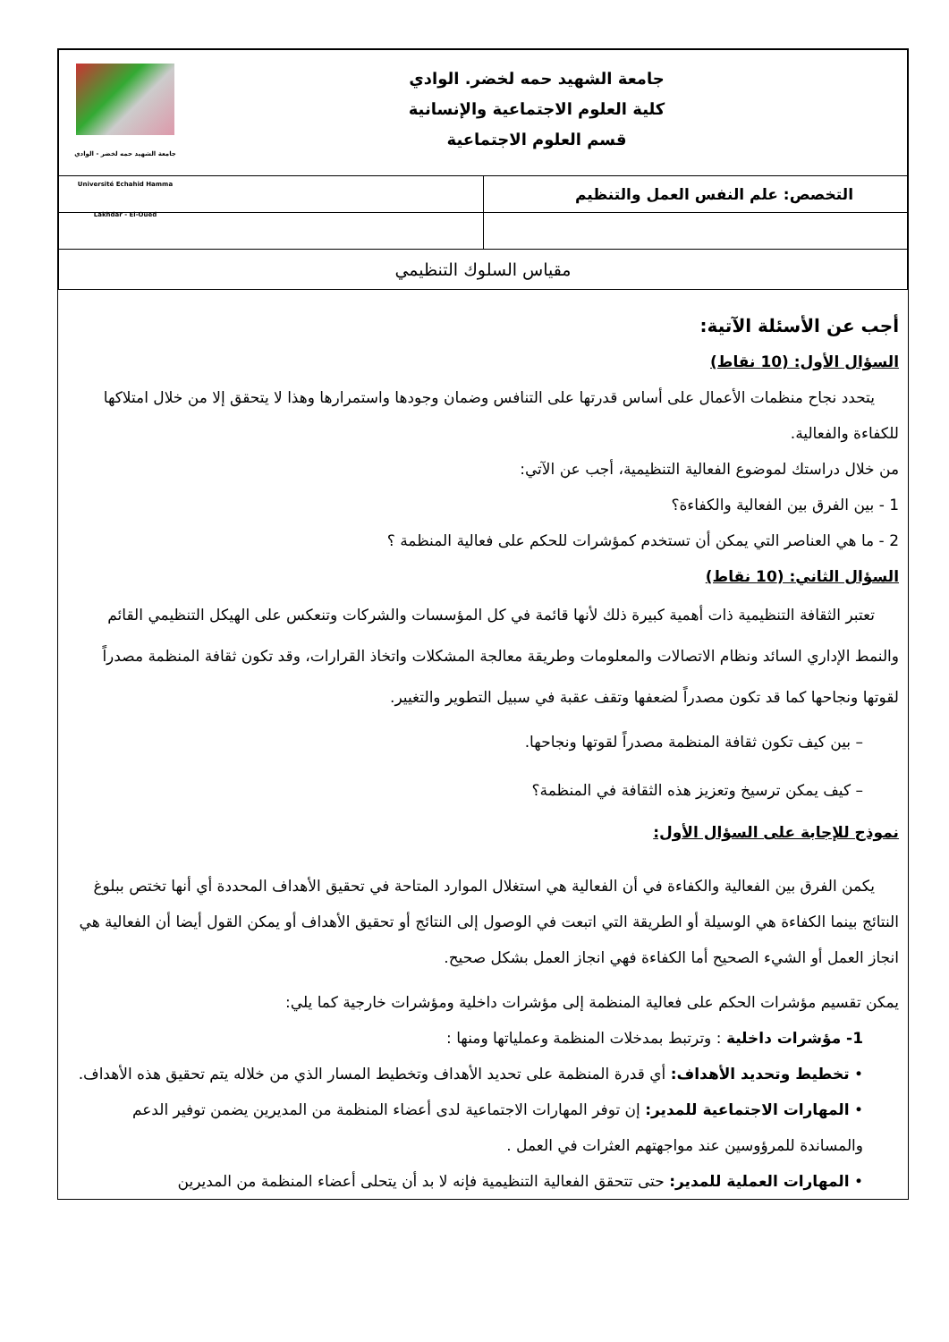| جامعة الشهيد حمه لخضر - الوادي Université Echahid Hamma Lakhdar - El-Oued جامعة الشهيد حمه لخضر. الوادي كلية العلوم الاجتماعية والإنسانية قسم العلوم الاجتماعية | |
| التخصص: علم النفس العمل والتنظيم | |
| مقياس السلوك التنظيمي | |
أجب عن الأسئلة الآتية:
السؤال الأول: (10 نقاط)
يتحدد نجاح منظمات الأعمال على أساس قدرتها على التنافس وضمان وجودها واستمرارها وهذا لا يتحقق إلا من خلال امتلاكها للكفاءة والفعالية.
من خلال دراستك لموضوع الفعالية التنظيمية، أجب عن الآتي:
1 - بين الفرق بين الفعالية والكفاءة؟
2 - ما هي العناصر التي يمكن أن تستخدم كمؤشرات للحكم على فعالية المنظمة ؟
السؤال الثاني: (10 نقاط)
تعتبر الثقافة التنظيمية ذات أهمية كبيرة ذلك لأنها قائمة في كل المؤسسات والشركات وتنعكس على الهيكل التنظيمي القائم والنمط الإداري السائد ونظام الاتصالات والمعلومات وطريقة معالجة المشكلات واتخاذ القرارات، وقد تكون ثقافة المنظمة مصدراً لقوتها ونجاحها كما قد تكون مصدراً لضعفها وتقف عقبة في سبيل التطوير والتغيير.
– بين كيف تكون ثقافة المنظمة مصدراً لقوتها ونجاحها.
– كيف يمكن ترسيخ وتعزيز هذه الثقافة في المنظمة؟
نموذج للإجابة على السؤال الأول:
يكمن الفرق بين الفعالية والكفاءة في أن الفعالية هي استغلال الموارد المتاحة في تحقيق الأهداف المحددة أي أنها تختص ببلوغ النتائج بينما الكفاءة هي الوسيلة أو الطريقة التي اتبعت في الوصول إلى النتائج أو تحقيق الأهداف أو يمكن القول أيضا أن الفعالية هي انجاز العمل أو الشيء الصحيح أما الكفاءة فهي انجاز العمل بشكل صحيح.
يمكن تقسيم مؤشرات الحكم على فعالية المنظمة إلى مؤشرات داخلية ومؤشرات خارجية كما يلي:
1- مؤشرات داخلية : وترتبط بمدخلات المنظمة وعملياتها ومنها :
• تخطيط وتحديد الأهداف: أي قدرة المنظمة على تحديد الأهداف وتخطيط المسار الذي من خلاله يتم تحقيق هذه الأهداف.
• المهارات الاجتماعية للمدير: إن توفر المهارات الاجتماعية لدى أعضاء المنظمة من المديرين يضمن توفير الدعم والمساندة للمرؤوسين عند مواجهتهم العثرات في العمل .
• المهارات العملية للمدير: حتى تتحقق الفعالية التنظيمية فإنه لا بد أن يتحلى أعضاء المنظمة من المديرين